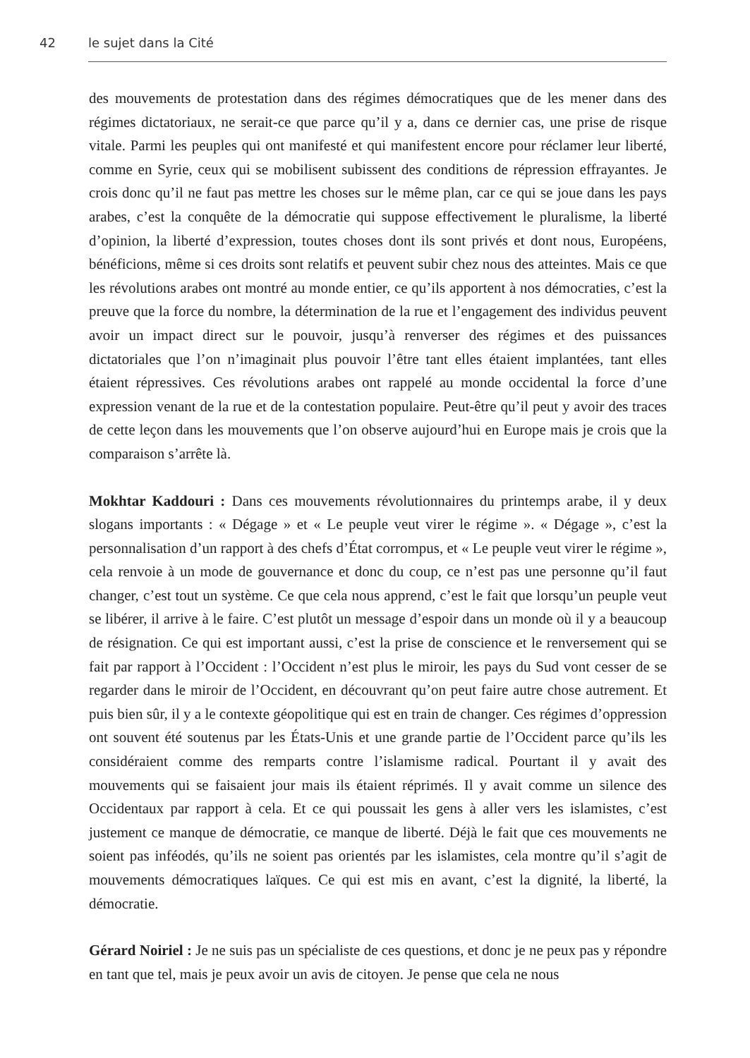42 le sujet dans la Cité
des mouvements de protestation dans des régimes démocratiques que de les mener dans des régimes dictatoriaux, ne serait-ce que parce qu’il y a, dans ce dernier cas, une prise de risque vitale. Parmi les peuples qui ont manifesté et qui manifestent encore pour réclamer leur liberté, comme en Syrie, ceux qui se mobilisent subissent des conditions de répression effrayantes. Je crois donc qu’il ne faut pas mettre les choses sur le même plan, car ce qui se joue dans les pays arabes, c’est la conquête de la démocratie qui suppose effectivement le pluralisme, la liberté d’opinion, la liberté d’expression, toutes choses dont ils sont privés et dont nous, Européens, bénéficions, même si ces droits sont relatifs et peuvent subir chez nous des atteintes. Mais ce que les révolutions arabes ont montré au monde entier, ce qu’ils apportent à nos démocraties, c’est la preuve que la force du nombre, la détermination de la rue et l’engagement des individus peuvent avoir un impact direct sur le pouvoir, jusqu’à renverser des régimes et des puissances dictatoriales que l’on n’imaginait plus pouvoir l’être tant elles étaient implantées, tant elles étaient répressives. Ces révolutions arabes ont rappelé au monde occidental la force d’une expression venant de la rue et de la contestation populaire. Peut-être qu’il peut y avoir des traces de cette leçon dans les mouvements que l’on observe aujourd’hui en Europe mais je crois que la comparaison s’arrête là.
Mokhtar Kaddouri : Dans ces mouvements révolutionnaires du printemps arabe, il y deux slogans importants : « Dégage » et « Le peuple veut virer le régime ». « Dégage », c’est la personnalisation d’un rapport à des chefs d’État corrompus, et « Le peuple veut virer le régime », cela renvoie à un mode de gouvernance et donc du coup, ce n’est pas une personne qu’il faut changer, c’est tout un système. Ce que cela nous apprend, c’est le fait que lorsqu’un peuple veut se libérer, il arrive à le faire. C’est plutôt un message d’espoir dans un monde où il y a beaucoup de résignation. Ce qui est important aussi, c’est la prise de conscience et le renversement qui se fait par rapport à l’Occident : l’Occident n’est plus le miroir, les pays du Sud vont cesser de se regarder dans le miroir de l’Occident, en découvrant qu’on peut faire autre chose autrement. Et puis bien sûr, il y a le contexte géopolitique qui est en train de changer. Ces régimes d’oppression ont souvent été soutenus par les États-Unis et une grande partie de l’Occident parce qu’ils les considéraient comme des remparts contre l’islamisme radical. Pourtant il y avait des mouvements qui se faisaient jour mais ils étaient réprimés. Il y avait comme un silence des Occidentaux par rapport à cela. Et ce qui poussait les gens à aller vers les islamistes, c’est justement ce manque de démocratie, ce manque de liberté. Déjà le fait que ces mouvements ne soient pas inféodés, qu’ils ne soient pas orientés par les islamistes, cela montre qu’il s’agit de mouvements démocratiques laïques. Ce qui est mis en avant, c’est la dignité, la liberté, la démocratie.
Gérard Noiriel : Je ne suis pas un spécialiste de ces questions, et donc je ne peux pas y répondre en tant que tel, mais je peux avoir un avis de citoyen. Je pense que cela ne nous